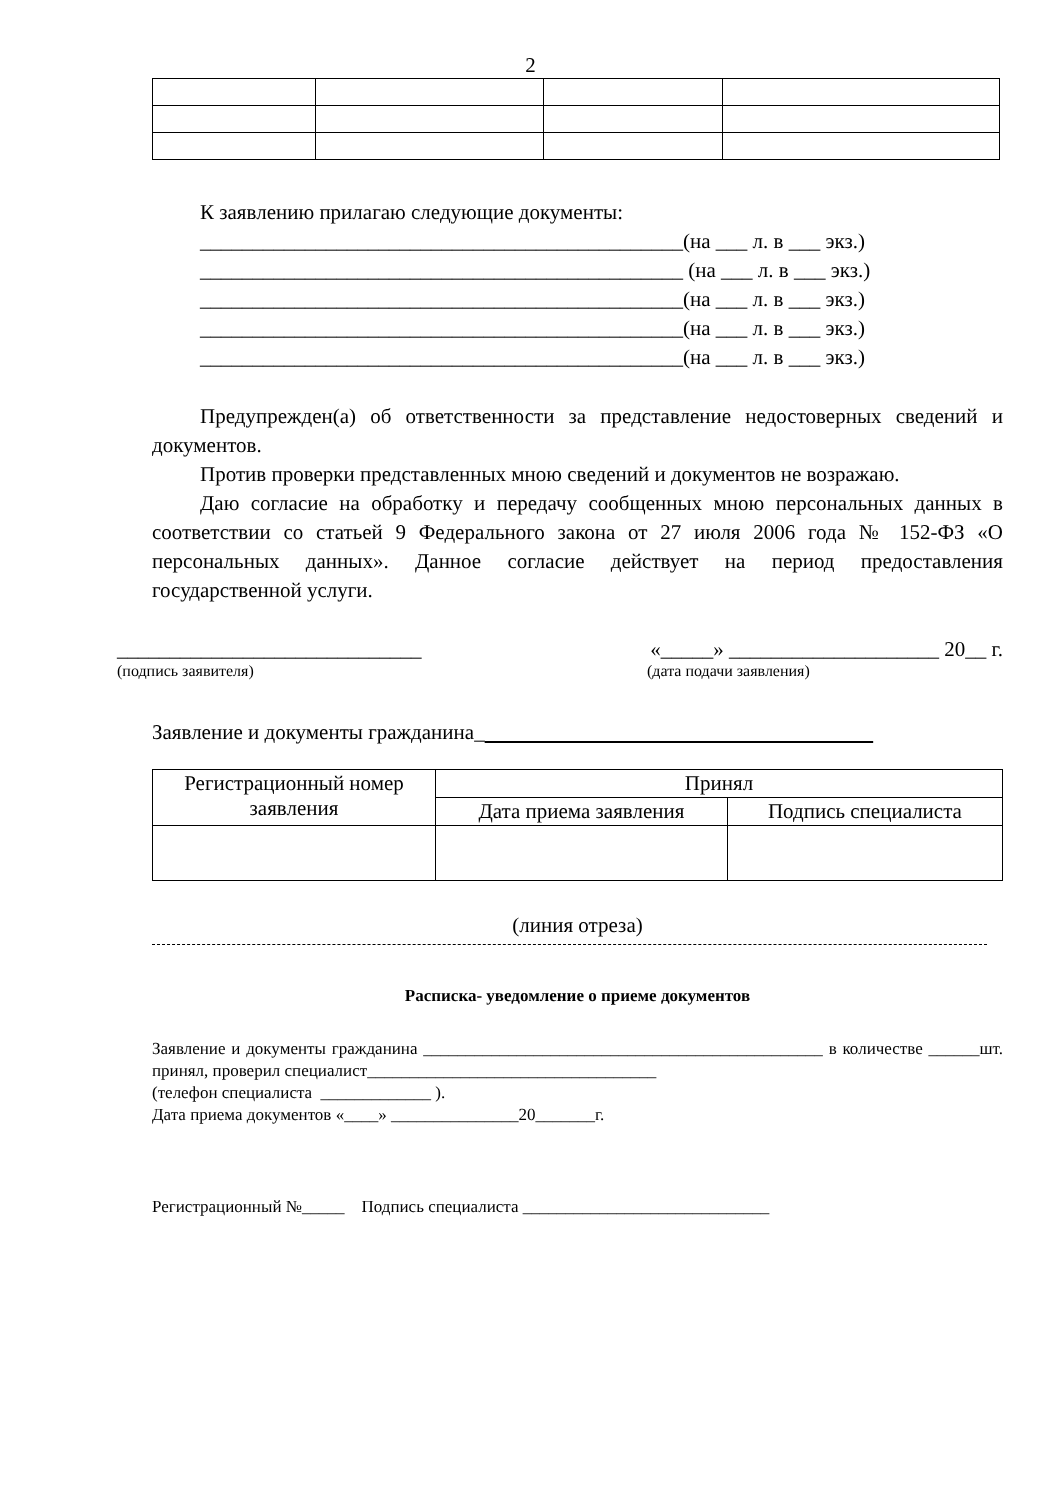2
К заявлению прилагаю следующие документы:
______________________________________________(на ___ л. в ___ экз.)
______________________________________________ (на ___ л. в ___ экз.)
______________________________________________(на ___ л. в ___ экз.)
______________________________________________(на ___ л. в ___ экз.)
______________________________________________(на ___ л. в ___ экз.)
Предупрежден(а) об ответственности за представление недостоверных сведений и документов.
Против проверки представленных мною сведений и документов не возражаю.
Даю согласие на обработку и передачу сообщенных мною персональных данных в соответствии со статьей 9 Федерального закона от 27 июля 2006 года № 152-ФЗ «О персональных данных». Данное согласие действует на период предоставления государственной услуги.
_____________________________ «_____» ____________________ 20__ г.
(подпись заявителя) (дата подачи заявления)
Заявление и документы гражданина_
| Регистрационный номер заявления | Принял | |
| --- | --- | --- |
| | Дата приема заявления | Подпись специалиста |
(линия отреза)
Расписка- уведомление о приеме документов
Заявление и документы гражданина _______________________________________________ в количестве ______шт. принял, проверил специалист__________________________________
(телефон специалиста _____________ ).
Дата приема документов «____» _______________20_______г.
Регистрационный №_____ Подпись специалиста _____________________________